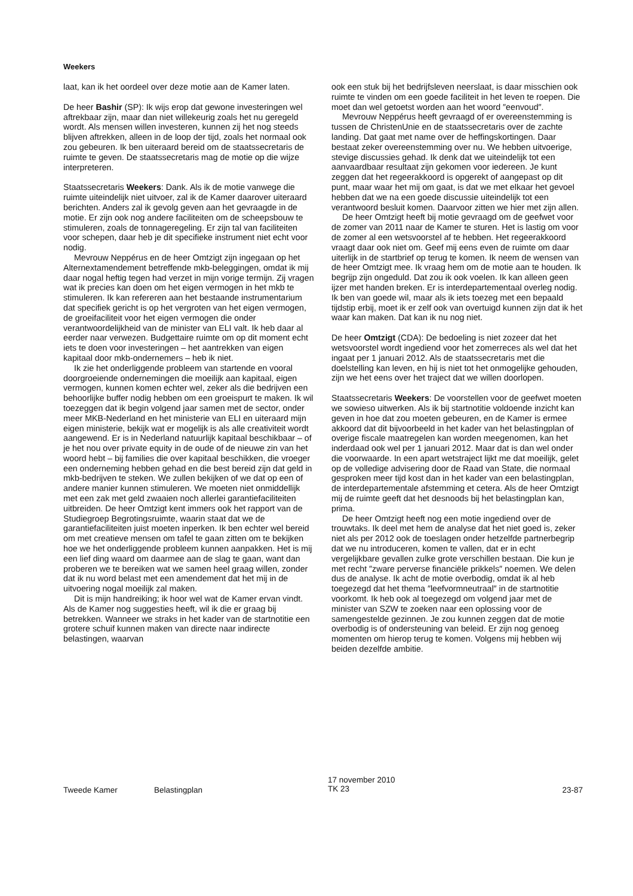Weekers
laat, kan ik het oordeel over deze motie aan de Kamer laten.
De heer Bashir (SP): Ik wijs erop dat gewone investeringen wel aftrekbaar zijn, maar dan niet willekeurig zoals het nu geregeld wordt. Als mensen willen investeren, kunnen zij het nog steeds blijven aftrekken, alleen in de loop der tijd, zoals het normaal ook zou gebeuren. Ik ben uiteraard bereid om de staatssecretaris de ruimte te geven. De staatssecretaris mag de motie op die wijze interpreteren.
Staatssecretaris Weekers: Dank. Als ik de motie vanwege die ruimte uiteindelijk niet uitvoer, zal ik de Kamer daarover uiteraard berichten. Anders zal ik gevolg geven aan het gevraagde in de motie. Er zijn ook nog andere faciliteiten om de scheepsbouw te stimuleren, zoals de tonnageregeling. Er zijn tal van faciliteiten voor schepen, daar heb je dit specifieke instrument niet echt voor nodig.
Mevrouw Neppérus en de heer Omtzigt zijn ingegaan op het Alternextamendement betreffende mkb-beleggingen, omdat ik mij daar nogal heftig tegen had verzet in mijn vorige termijn. Zij vragen wat ik precies kan doen om het eigen vermogen in het mkb te stimuleren. Ik kan refereren aan het bestaande instrumentarium dat specifiek gericht is op het vergroten van het eigen vermogen, de groeifaciliteit voor het eigen vermogen die onder verantwoordelijkheid van de minister van ELI valt. Ik heb daar al eerder naar verwezen. Budgettaire ruimte om op dit moment echt iets te doen voor investeringen – het aantrekken van eigen kapitaal door mkb-ondernemers – heb ik niet.
Ik zie het onderliggende probleem van startende en vooral doorgroeiende ondernemingen die moeilijk aan kapitaal, eigen vermogen, kunnen komen echter wel, zeker als die bedrijven een behoorlijke buffer nodig hebben om een groeispurt te maken. Ik wil toezeggen dat ik begin volgend jaar samen met de sector, onder meer MKB-Nederland en het ministerie van ELI en uiteraard mijn eigen ministerie, bekijk wat er mogelijk is als alle creativiteit wordt aangewend. Er is in Nederland natuurlijk kapitaal beschikbaar – of je het nou over private equity in de oude of de nieuwe zin van het woord hebt – bij families die over kapitaal beschikken, die vroeger een onderneming hebben gehad en die best bereid zijn dat geld in mkb-bedrijven te steken. We zullen bekijken of we dat op een of andere manier kunnen stimuleren. We moeten niet onmiddellijk met een zak met geld zwaaien noch allerlei garantiefaciliteiten uitbreiden. De heer Omtzigt kent immers ook het rapport van de Studiegroep Begrotingsruimte, waarin staat dat we de garantiefaciliteiten juist moeten inperken. Ik ben echter wel bereid om met creatieve mensen om tafel te gaan zitten om te bekijken hoe we het onderliggende probleem kunnen aanpakken. Het is mij een lief ding waard om daarmee aan de slag te gaan, want dan proberen we te bereiken wat we samen heel graag willen, zonder dat ik nu word belast met een amendement dat het mij in de uitvoering nogal moeilijk zal maken.
Dit is mijn handreiking; ik hoor wel wat de Kamer ervan vindt. Als de Kamer nog suggesties heeft, wil ik die er graag bij betrekken. Wanneer we straks in het kader van de startnotitie een grotere schuif kunnen maken van directe naar indirecte belastingen, waarvan
ook een stuk bij het bedrijfsleven neerslaat, is daar misschien ook ruimte te vinden om een goede faciliteit in het leven te roepen. Die moet dan wel getoetst worden aan het woord ″eenvoud″.
Mevrouw Neppérus heeft gevraagd of er overeenstemming is tussen de ChristenUnie en de staatssecretaris over de zachte landing. Dat gaat met name over de heffingskortingen. Daar bestaat zeker overeenstemming over nu. We hebben uitvoerige, stevige discussies gehad. Ik denk dat we uiteindelijk tot een aanvaardbaar resultaat zijn gekomen voor iedereen. Je kunt zeggen dat het regeerakkoord is opgerekt of aangepast op dit punt, maar waar het mij om gaat, is dat we met elkaar het gevoel hebben dat we na een goede discussie uiteindelijk tot een verantwoord besluit komen. Daarvoor zitten we hier met zijn allen.
De heer Omtzigt heeft bij motie gevraagd om de geefwet voor de zomer van 2011 naar de Kamer te sturen. Het is lastig om voor de zomer al een wetsvoorstel af te hebben. Het regeerakkoord vraagt daar ook niet om. Geef mij eens even de ruimte om daar uiterlijk in de startbrief op terug te komen. Ik neem de wensen van de heer Omtzigt mee. Ik vraag hem om de motie aan te houden. Ik begrijp zijn ongeduld. Dat zou ik ook voelen. Ik kan alleen geen ijzer met handen breken. Er is interdepartementaal overleg nodig. Ik ben van goede wil, maar als ik iets toezeg met een bepaald tijdstip erbij, moet ik er zelf ook van overtuigd kunnen zijn dat ik het waar kan maken. Dat kan ik nu nog niet.
De heer Omtzigt (CDA): De bedoeling is niet zozeer dat het wetsvoorstel wordt ingediend voor het zomerreces als wel dat het ingaat per 1 januari 2012. Als de staatssecretaris met die doelstelling kan leven, en hij is niet tot het onmogelijke gehouden, zijn we het eens over het traject dat we willen doorlopen.
Staatssecretaris Weekers: De voorstellen voor de geefwet moeten we sowieso uitwerken. Als ik bij startnotitie voldoende inzicht kan geven in hoe dat zou moeten gebeuren, en de Kamer is ermee akkoord dat dit bijvoorbeeld in het kader van het belastingplan of overige fiscale maatregelen kan worden meegenomen, kan het inderdaad ook wel per 1 januari 2012. Maar dat is dan wel onder die voorwaarde. In een apart wetstraject lijkt me dat moeilijk, gelet op de volledige advisering door de Raad van State, die normaal gesproken meer tijd kost dan in het kader van een belastingplan, de interdepartementale afstemming et cetera. Als de heer Omtzigt mij de ruimte geeft dat het desnoods bij het belastingplan kan, prima.
De heer Omtzigt heeft nog een motie ingediend over de trouwtaks. Ik deel met hem de analyse dat het niet goed is, zeker niet als per 2012 ook de toeslagen onder hetzelfde partnerbegrip dat we nu introduceren, komen te vallen, dat er in echt vergelijkbare gevallen zulke grote verschillen bestaan. Die kun je met recht ″zware perverse financiële prikkels″ noemen. We delen dus de analyse. Ik acht de motie overbodig, omdat ik al heb toegezegd dat het thema ″leefvormneutraal″ in de startnotitie voorkomt. Ik heb ook al toegezegd om volgend jaar met de minister van SZW te zoeken naar een oplossing voor de samengestelde gezinnen. Je zou kunnen zeggen dat de motie overbodig is of ondersteuning van beleid. Er zijn nog genoeg momenten om hierop terug te komen. Volgens mij hebben wij beiden dezelfde ambitie.
Tweede Kamer Belastingplan
17 november 2010
TK 23
23-87